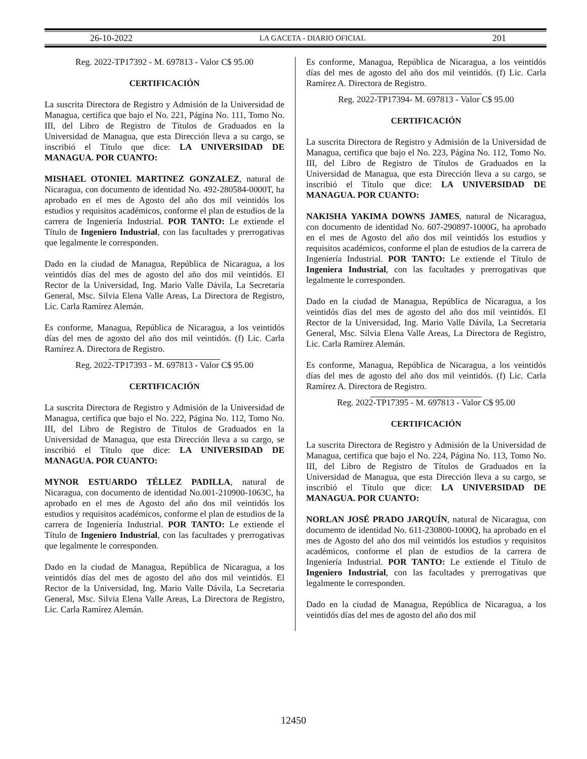26-10-2022 LA GACETA - DIARIO OFICIAL 201
Reg. 2022-TP17392 - M. 697813 - Valor C$ 95.00
CERTIFICACIÓN
La suscrita Directora de Registro y Admisión de la Universidad de Managua, certifica que bajo el No. 221, Página No. 111, Tomo No. III, del Libro de Registro de Títulos de Graduados en la Universidad de Managua, que esta Dirección lleva a su cargo, se inscribió el Título que dice: LA UNIVERSIDAD DE MANAGUA. POR CUANTO:
MISHAEL OTONIEL MARTINEZ GONZALEZ, natural de Nicaragua, con documento de identidad No. 492-280584-0000T, ha aprobado en el mes de Agosto del año dos mil veintidós los estudios y requisitos académicos, conforme el plan de estudios de la carrera de Ingeniería Industrial. POR TANTO: Le extiende el Título de Ingeniero Industrial, con las facultades y prerrogativas que legalmente le corresponden.
Dado en la ciudad de Managua, República de Nicaragua, a los veintidós días del mes de agosto del año dos mil veintidós. El Rector de la Universidad, Ing. Mario Valle Dávila, La Secretaria General, Msc. Silvia Elena Valle Areas, La Directora de Registro, Lic. Carla Ramírez Alemán.
Es conforme, Managua, República de Nicaragua, a los veintidós días del mes de agosto del año dos mil veintidós. (f) Lic. Carla Ramírez A. Directora de Registro.
Reg. 2022-TP17393 - M. 697813 - Valor C$ 95.00
CERTIFICACIÓN
La suscrita Directora de Registro y Admisión de la Universidad de Managua, certifica que bajo el No. 222, Página No. 112, Tomo No. III, del Libro de Registro de Títulos de Graduados en la Universidad de Managua, que esta Dirección lleva a su cargo, se inscribió el Título que dice: LA UNIVERSIDAD DE MANAGUA. POR CUANTO:
MYNOR ESTUARDO TÉLLEZ PADILLA, natural de Nicaragua, con documento de identidad No.001-210900-1063C, ha aprobado en el mes de Agosto del año dos mil veintidós los estudios y requisitos académicos, conforme el plan de estudios de la carrera de Ingeniería Industrial. POR TANTO: Le extiende el Título de Ingeniero Industrial, con las facultades y prerrogativas que legalmente le corresponden.
Dado en la ciudad de Managua, República de Nicaragua, a los veintidós días del mes de agosto del año dos mil veintidós. El Rector de la Universidad, Ing. Mario Valle Dávila, La Secretaria General, Msc. Silvia Elena Valle Areas, La Directora de Registro, Lic. Carla Ramírez Alemán.
Es conforme, Managua, República de Nicaragua, a los veintidós días del mes de agosto del año dos mil veintidós. (f) Lic. Carla Ramírez A. Directora de Registro.
Reg. 2022-TP17394- M. 697813 - Valor C$ 95.00
CERTIFICACIÓN
La suscrita Directora de Registro y Admisión de la Universidad de Managua, certifica que bajo el No. 223, Página No. 112, Tomo No. III, del Libro de Registro de Títulos de Graduados en la Universidad de Managua, que esta Dirección lleva a su cargo, se inscribió el Título que dice: LA UNIVERSIDAD DE MANAGUA. POR CUANTO:
NAKISHA YAKIMA DOWNS JAMES, natural de Nicaragua, con documento de identidad No. 607-290897-1000G, ha aprobado en el mes de Agosto del año dos mil veintidós los estudios y requisitos académicos, conforme el plan de estudios de la carrera de Ingeniería Industrial. POR TANTO: Le extiende el Título de Ingeniera Industrial, con las facultades y prerrogativas que legalmente le corresponden.
Dado en la ciudad de Managua, República de Nicaragua, a los veintidós días del mes de agosto del año dos mil veintidós. El Rector de la Universidad, Ing. Mario Valle Dávila, La Secretaria General, Msc. Silvia Elena Valle Areas, La Directora de Registro, Lic. Carla Ramírez Alemán.
Es conforme, Managua, República de Nicaragua, a los veintidós días del mes de agosto del año dos mil veintidós. (f) Lic. Carla Ramírez A. Directora de Registro.
Reg. 2022-TP17395 - M. 697813 - Valor C$ 95.00
CERTIFICACIÓN
La suscrita Directora de Registro y Admisión de la Universidad de Managua, certifica que bajo el No. 224, Página No. 113, Tomo No. III, del Libro de Registro de Títulos de Graduados en la Universidad de Managua, que esta Dirección lleva a su cargo, se inscribió el Título que dice: LA UNIVERSIDAD DE MANAGUA. POR CUANTO:
NORLAN JOSÉ PRADO JARQUÍN, natural de Nicaragua, con documento de identidad No. 611-230800-1000Q, ha aprobado en el mes de Agosto del año dos mil veintidós los estudios y requisitos académicos, conforme el plan de estudios de la carrera de Ingeniería Industrial. POR TANTO: Le extiende el Título de Ingeniero Industrial, con las facultades y prerrogativas que legalmente le corresponden.
Dado en la ciudad de Managua, República de Nicaragua, a los veintidós días del mes de agosto del año dos mil
12450